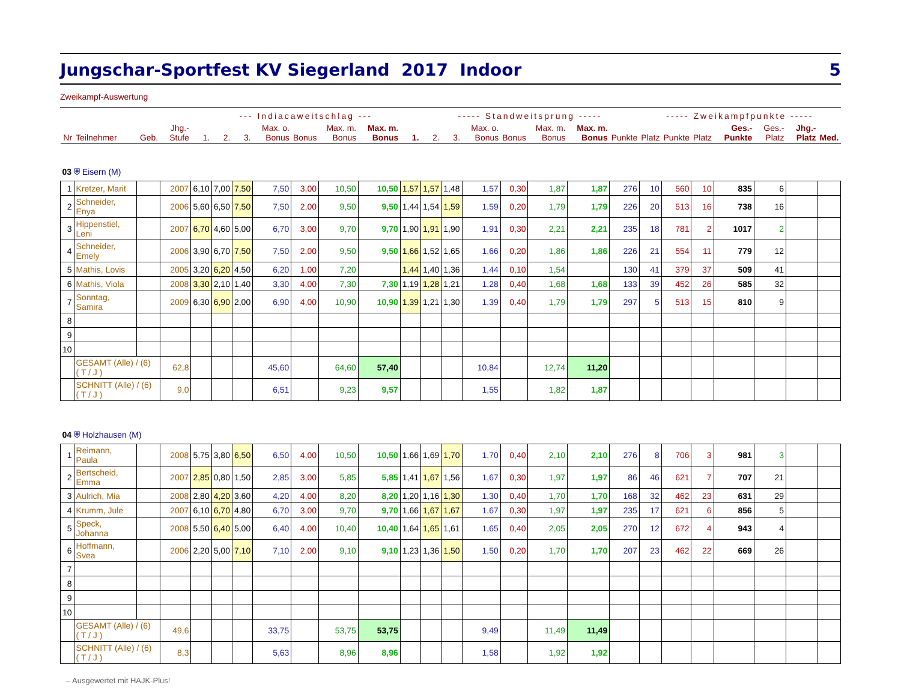Jungschar-Sportfest KV Siegerland 2017 Indoor 5
Zweikampf-Auswertung
| | | | | --- Indiacaweitschlag --- | | | | | | | | ----- Standweitsprung ----- | | | | | | | ----- Zweikampfpunkte ----- | | | | | | |
| --- | --- | --- | --- | --- | --- | --- | --- | --- | --- | --- | --- | --- | --- | --- | --- | --- | --- | --- | --- | --- | --- | --- | --- | --- | --- |
| Nr | Teilnehmer | Geb. | Jhg.- Stufe | 1. | 2. | 3. | Max. o. Bonus | Bonus | Max. m. Bonus | Max. m. Bonus | 1. | 2. | 3. | Max. o. Bonus | Bonus | Max. m. Bonus | Max. m. Bonus | Punkte | Platz | Punkte | Platz | Ges.- Punkte | Ges.- Platz | Jhg.- Platz | Med. |
| 03 ⛨ Eisern (M) | | | | | | | | | | | | | | | | | | | | | | | | | |
| 1 | Kretzer, Marit | | 2007 | 6,10 | 7,00 | 7,50 | 7,50 | 3,00 | 10,50 | 10,50 | 1,57 | 1,57 | 1,48 | 1,57 | 0,30 | 1,87 | 1,87 | 276 | 10 | 560 | 10 | 835 | 6 | | |
| 2 | Schneider, Enya | | 2006 | 5,60 | 6,50 | 7,50 | 7,50 | 2,00 | 9,50 | 9,50 | 1,44 | 1,54 | 1,59 | 1,59 | 0,20 | 1,79 | 1,79 | 226 | 20 | 513 | 16 | 738 | 16 | | |
| 3 | Hippenstiel, Leni | | 2007 | 6,70 | 4,60 | 5,00 | 6,70 | 3,00 | 9,70 | 9,70 | 1,90 | 1,91 | 1,90 | 1,91 | 0,30 | 2,21 | 2,21 | 235 | 18 | 781 | 2 | 1017 | 2 | | |
| 4 | Schneider, Emely | | 2006 | 3,90 | 6,70 | 7,50 | 7,50 | 2,00 | 9,50 | 9,50 | 1,66 | 1,52 | 1,65 | 1,66 | 0,20 | 1,86 | 1,86 | 226 | 21 | 554 | 11 | 779 | 12 | | |
| 5 | Mathis, Lovis | | 2005 | 3,20 | 6,20 | 4,50 | 6,20 | 1,00 | 7,20 | | 1,44 | 1,40 | 1,36 | 1,44 | 0,10 | 1,54 | | 130 | 41 | 379 | 37 | 509 | 41 | | |
| 6 | Mathis, Viola | | 2008 | 3,30 | 2,10 | 1,40 | 3,30 | 4,00 | 7,30 | 7,30 | 1,19 | 1,28 | 1,21 | 1,28 | 0,40 | 1,68 | 1,68 | 133 | 39 | 452 | 26 | 585 | 32 | | |
| 7 | Sonntag, Samira | | 2009 | 6,30 | 6,90 | 2,00 | 6,90 | 4,00 | 10,90 | 10,90 | 1,39 | 1,21 | 1,30 | 1,39 | 0,40 | 1,79 | 1,79 | 297 | 5 | 513 | 15 | 810 | 9 | | |
| 8 | | | | | | | | | | | | | | | | | | | | | | | | | |
| 9 | | | | | | | | | | | | | | | | | | | | | | | | | |
| 10 | | | | | | | | | | | | | | | | | | | | | | | | | |
| | GESAMT (Alle) / (6) ( T / J ) | | 62,8 | | | | 45,60 | | 64,60 | 57,40 | | | | 10,84 | | 12,74 | 11,20 | | | | | | | | |
| | SCHNITT (Alle) / (6) ( T / J ) | | 9,0 | | | | 6,51 | | 9,23 | 9,57 | | | | 1,55 | | 1,82 | 1,87 | | | | | | | | |
| 04 ⛨ Holzhausen (M) | | | | | | | | | | | | | | | | | | | | | | | | | |
| 1 | Reimann, Paula | | 2008 | 5,75 | 3,80 | 6,50 | 6,50 | 4,00 | 10,50 | 10,50 | 1,66 | 1,69 | 1,70 | 1,70 | 0,40 | 2,10 | 2,10 | 276 | 8 | 706 | 3 | 981 | 3 | | |
| 2 | Bertscheid, Emma | | 2007 | 2,85 | 0,80 | 1,50 | 2,85 | 3,00 | 5,85 | 5,85 | 1,41 | 1,67 | 1,56 | 1,67 | 0,30 | 1,97 | 1,97 | 86 | 46 | 621 | 7 | 707 | 21 | | |
| 3 | Aulrich, Mia | | 2008 | 2,80 | 4,20 | 3,60 | 4,20 | 4,00 | 8,20 | 8,20 | 1,20 | 1,16 | 1,30 | 1,30 | 0,40 | 1,70 | 1,70 | 168 | 32 | 462 | 23 | 631 | 29 | | |
| 4 | Krumm, Jule | | 2007 | 6,10 | 6,70 | 4,80 | 6,70 | 3,00 | 9,70 | 9,70 | 1,66 | 1,67 | 1,67 | 1,67 | 0,30 | 1,97 | 1,97 | 235 | 17 | 621 | 6 | 856 | 5 | | |
| 5 | Speck, Johanna | | 2008 | 5,50 | 6,40 | 5,00 | 6,40 | 4,00 | 10,40 | 10,40 | 1,64 | 1,65 | 1,61 | 1,65 | 0,40 | 2,05 | 2,05 | 270 | 12 | 672 | 4 | 943 | 4 | | |
| 6 | Hoffmann, Svea | | 2006 | 2,20 | 5,00 | 7,10 | 7,10 | 2,00 | 9,10 | 9,10 | 1,23 | 1,36 | 1,50 | 1,50 | 0,20 | 1,70 | 1,70 | 207 | 23 | 462 | 22 | 669 | 26 | | |
| 7 | | | | | | | | | | | | | | | | | | | | | | | | | |
| 8 | | | | | | | | | | | | | | | | | | | | | | | | | |
| 9 | | | | | | | | | | | | | | | | | | | | | | | | | |
| 10 | | | | | | | | | | | | | | | | | | | | | | | | | |
| | GESAMT (Alle) / (6) ( T / J ) | | 49,6 | | | | 33,75 | | 53,75 | 53,75 | | | | 9,49 | | 11,49 | 11,49 | | | | | | | | |
| | SCHNITT (Alle) / (6) ( T / J ) | | 8,3 | | | | 5,63 | | 8,96 | 8,96 | | | | 1,58 | | 1,92 | 1,92 | | | | | | | | |
– Ausgewertet mit HAJK-Plus!